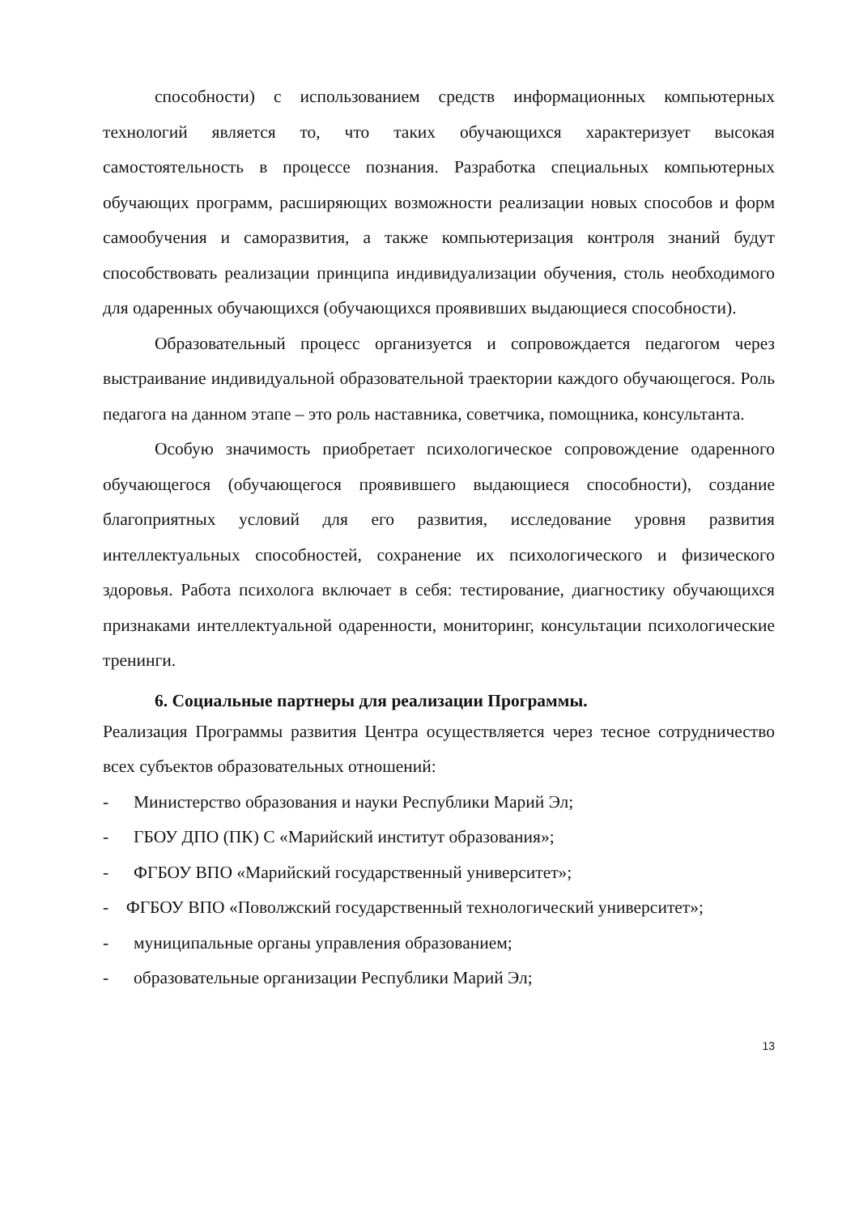способности) с использованием средств информационных компьютерных технологий является то, что таких обучающихся характеризует высокая самостоятельность в процессе познания. Разработка специальных компьютерных обучающих программ, расширяющих возможности реализации новых способов и форм самообучения и саморазвития, а также компьютеризация контроля знаний будут способствовать реализации принципа индивидуализации обучения, столь необходимого для одаренных обучающихся (обучающихся проявивших выдающиеся способности).
Образовательный процесс организуется и сопровождается педагогом через выстраивание индивидуальной образовательной траектории каждого обучающегося. Роль педагога на данном этапе – это роль наставника, советчика, помощника, консультанта.
Особую значимость приобретает психологическое сопровождение одаренного обучающегося (обучающегося проявившего выдающиеся способности), создание благоприятных условий для его развития, исследование уровня развития интеллектуальных способностей, сохранение их психологического и физического здоровья. Работа психолога включает в себя: тестирование, диагностику обучающихся признаками интеллектуальной одаренности, мониторинг, консультации психологические тренинги.
6. Социальные партнеры для реализации Программы.
Реализация Программы развития Центра осуществляется через тесное сотрудничество всех субъектов образовательных отношений:
- Министерство образования и науки Республики Марий Эл;
- ГБОУ ДПО (ПК) С «Марийский институт образования»;
- ФГБОУ ВПО «Марийский государственный университет»;
- ФГБОУ ВПО «Поволжский государственный технологический университет»;
- муниципальные органы управления образованием;
- образовательные организации Республики Марий Эл;
13